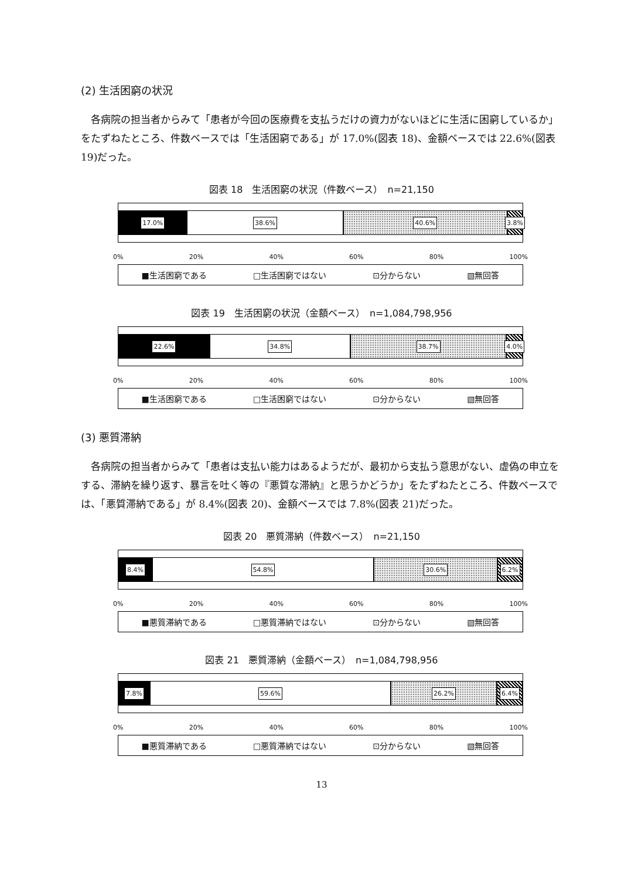(2) 生活困窮の状況
各病院の担当者からみて「患者が今回の医療費を支払うだけの資力がないほどに生活に困窮しているか」をたずねたところ、件数ベースでは「生活困窮である」が 17.0%(図表 18)、金額ベースでは 22.6%(図表 19)だった。
図表 18　生活困窮の状況（件数ベース）　n=21,150
17.0% 38.6% 40.6% 3.8%
0% 20% 40% 60% 80% 100%
■生活困窮である □生活困窮ではない ⊡分からない ▧無回答
図表 19　生活困窮の状況（金額ベース）　n=1,084,798,956
22.6% 34.8% 38.7% 4.0%
0% 20% 40% 60% 80% 100%
■生活困窮である □生活困窮ではない ⊡分からない ▧無回答
(3) 悪質滞納
各病院の担当者からみて「患者は支払い能力はあるようだが、最初から支払う意思がない、虚偽の申立をする、滞納を繰り返す、暴言を吐く等の『悪質な滞納』と思うかどうか」をたずねたところ、件数ベースでは、「悪質滞納である」が 8.4%(図表 20)、金額ベースでは 7.8%(図表 21)だった。
図表 20　悪質滞納（件数ベース）　n=21,150
8.4% 54.8% 30.6% 6.2%
0% 20% 40% 60% 80% 100%
■悪質滞納である □悪質滞納ではない ⊡分からない ▧無回答
図表 21　悪質滞納（金額ベース）　n=1,084,798,956
7.8% 59.6% 26.2% 6.4%
0% 20% 40% 60% 80% 100%
■悪質滞納である □悪質滞納ではない ⊡分からない ▧無回答
13